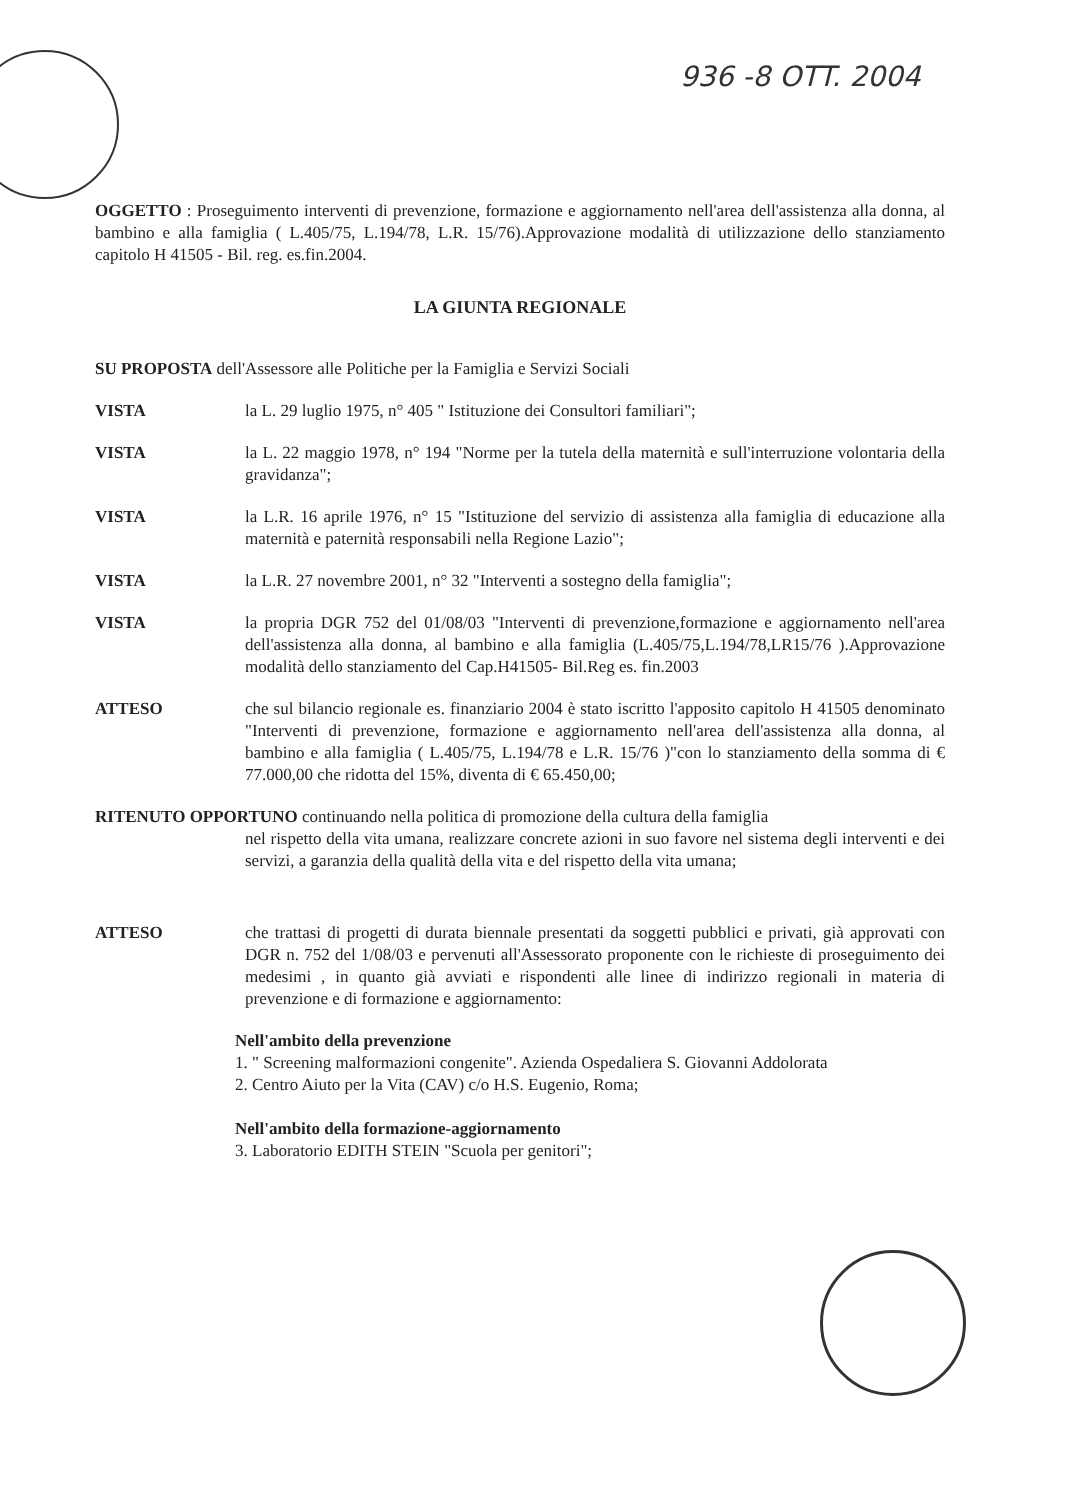936 -8 OTT. 2004
OGGETTO : Proseguimento interventi di prevenzione, formazione e aggiornamento nell'area dell'assistenza alla donna, al bambino e alla famiglia ( L.405/75, L.194/78, L.R. 15/76).Approvazione modalità di utilizzazione dello stanziamento capitolo H 41505 - Bil. reg. es.fin.2004.
LA GIUNTA REGIONALE
SU PROPOSTA dell'Assessore alle Politiche per la Famiglia e Servizi Sociali
VISTA la L. 29 luglio 1975, n° 405 " Istituzione dei Consultori familiari";
VISTA la L. 22 maggio 1978, n° 194 "Norme per la tutela della maternità e sull'interruzione volontaria della gravidanza";
VISTA la L.R. 16 aprile 1976, n° 15 "Istituzione del servizio di assistenza alla famiglia di educazione alla maternità e paternità responsabili nella Regione Lazio";
VISTA la L.R. 27 novembre 2001, n° 32 "Interventi a sostegno della famiglia";
VISTA la propria DGR 752 del 01/08/03 "Interventi di prevenzione,formazione e aggiornamento nell'area dell'assistenza alla donna, al bambino e alla famiglia (L.405/75,L.194/78,LR15/76 ).Approvazione modalità dello stanziamento del Cap.H41505- Bil.Reg es. fin.2003
ATTESO che sul bilancio regionale es. finanziario 2004 è stato iscritto l'apposito capitolo H 41505 denominato "Interventi di prevenzione, formazione e aggiornamento nell'area dell'assistenza alla donna, al bambino e alla famiglia ( L.405/75, L.194/78 e L.R. 15/76 )"con lo stanziamento della somma di € 77.000,00 che ridotta del 15%, diventa di € 65.450,00;
RITENUTO OPPORTUNO continuando nella politica di promozione della cultura della famiglia
nel rispetto della vita umana, realizzare concrete azioni in suo favore nel sistema degli interventi e dei servizi, a garanzia della qualità della vita e del rispetto della vita umana;
ATTESO che trattasi di progetti di durata biennale presentati da soggetti pubblici e privati, già approvati con DGR n. 752 del 1/08/03 e pervenuti all'Assessorato proponente con le richieste di proseguimento dei medesimi , in quanto già avviati e rispondenti alle linee di indirizzo regionali in materia di prevenzione e di formazione e aggiornamento:
Nell'ambito della prevenzione
1. " Screening malformazioni congenite". Azienda Ospedaliera S. Giovanni Addolorata
2. Centro Aiuto per la Vita (CAV) c/o H.S. Eugenio, Roma;
Nell'ambito della formazione-aggiornamento
3. Laboratorio EDITH STEIN "Scuola per genitori";